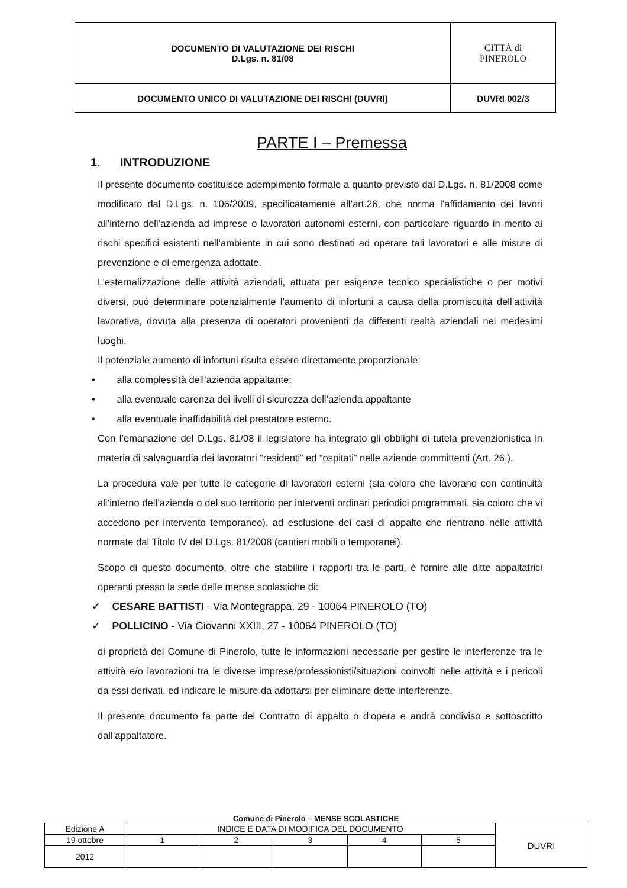| DOCUMENTO DI VALUTAZIONE DEI RISCHI D.Lgs. n. 81/08 | CITTÀ di PINEROLO |
| DOCUMENTO UNICO DI VALUTAZIONE DEI RISCHI (DUVRI) | DUVRI 002/3 |
PARTE I – Premessa
1. INTRODUZIONE
Il presente documento costituisce adempimento formale a quanto previsto dal D.Lgs. n. 81/2008 come modificato dal D.Lgs. n. 106/2009, specificatamente all’art.26, che norma l’affidamento dei lavori all’interno dell’azienda ad imprese o lavoratori autonomi esterni, con particolare riguardo in merito ai rischi specifici esistenti nell’ambiente in cui sono destinati ad operare tali lavoratori e alle misure di prevenzione e di emergenza adottate.
L’esternalizzazione delle attività aziendali, attuata per esigenze tecnico specialistiche o per motivi diversi, può determinare potenzialmente l’aumento di infortuni a causa della promiscuità dell’attività lavorativa, dovuta alla presenza di operatori provenienti da differenti realtà aziendali nei medesimi luoghi.
Il potenziale aumento di infortuni risulta essere direttamente proporzionale:
• alla complessità dell’azienda appaltante;
• alla eventuale carenza dei livelli di sicurezza dell’azienda appaltante
• alla eventuale inaffidabilità del prestatore esterno.
Con l’emanazione del D.Lgs. 81/08 il legislatore ha integrato gli obblighi di tutela prevenzionistica in materia di salvaguardia dei lavoratori “residenti” ed “ospitati” nelle aziende committenti (Art. 26 ).
La procedura vale per tutte le categorie di lavoratori esterni (sia coloro che lavorano con continuità all’interno dell’azienda o del suo territorio per interventi ordinari periodici programmati, sia coloro che vi accedono per intervento temporaneo), ad esclusione dei casi di appalto che rientrano nelle attività normate dal Titolo IV del D.Lgs. 81/2008 (cantieri mobili o temporanei).
Scopo di questo documento, oltre che stabilire i rapporti tra le parti, è fornire alle ditte appaltatrici operanti presso la sede delle mense scolastiche di:
✓ CESARE BATTISTI - Via Montegrappa, 29 - 10064 PINEROLO (TO)
✓ POLLICINO - Via Giovanni XXIII, 27 - 10064 PINEROLO (TO)
di proprietà del Comune di Pinerolo, tutte le informazioni necessarie per gestire le interferenze tra le attività e/o lavorazioni tra le diverse imprese/professionisti/situazioni coinvolti nelle attività e i pericoli da essi derivati, ed indicare le misure da adottarsi per eliminare dette interferenze.
Il presente documento fa parte del Contratto di appalto o d’opera e andrà condiviso e sottoscritto dall’appaltatore.
Comune di Pinerolo – MENSE SCOLASTICHE
| Edizione A | INDICE E DATA DI MODIFICA DEL DOCUMENTO | | | | | DUVRI |
| 19 ottobre | 1 | 2 | 3 | 4 | 5 | |
| 2012 | | | | | | |